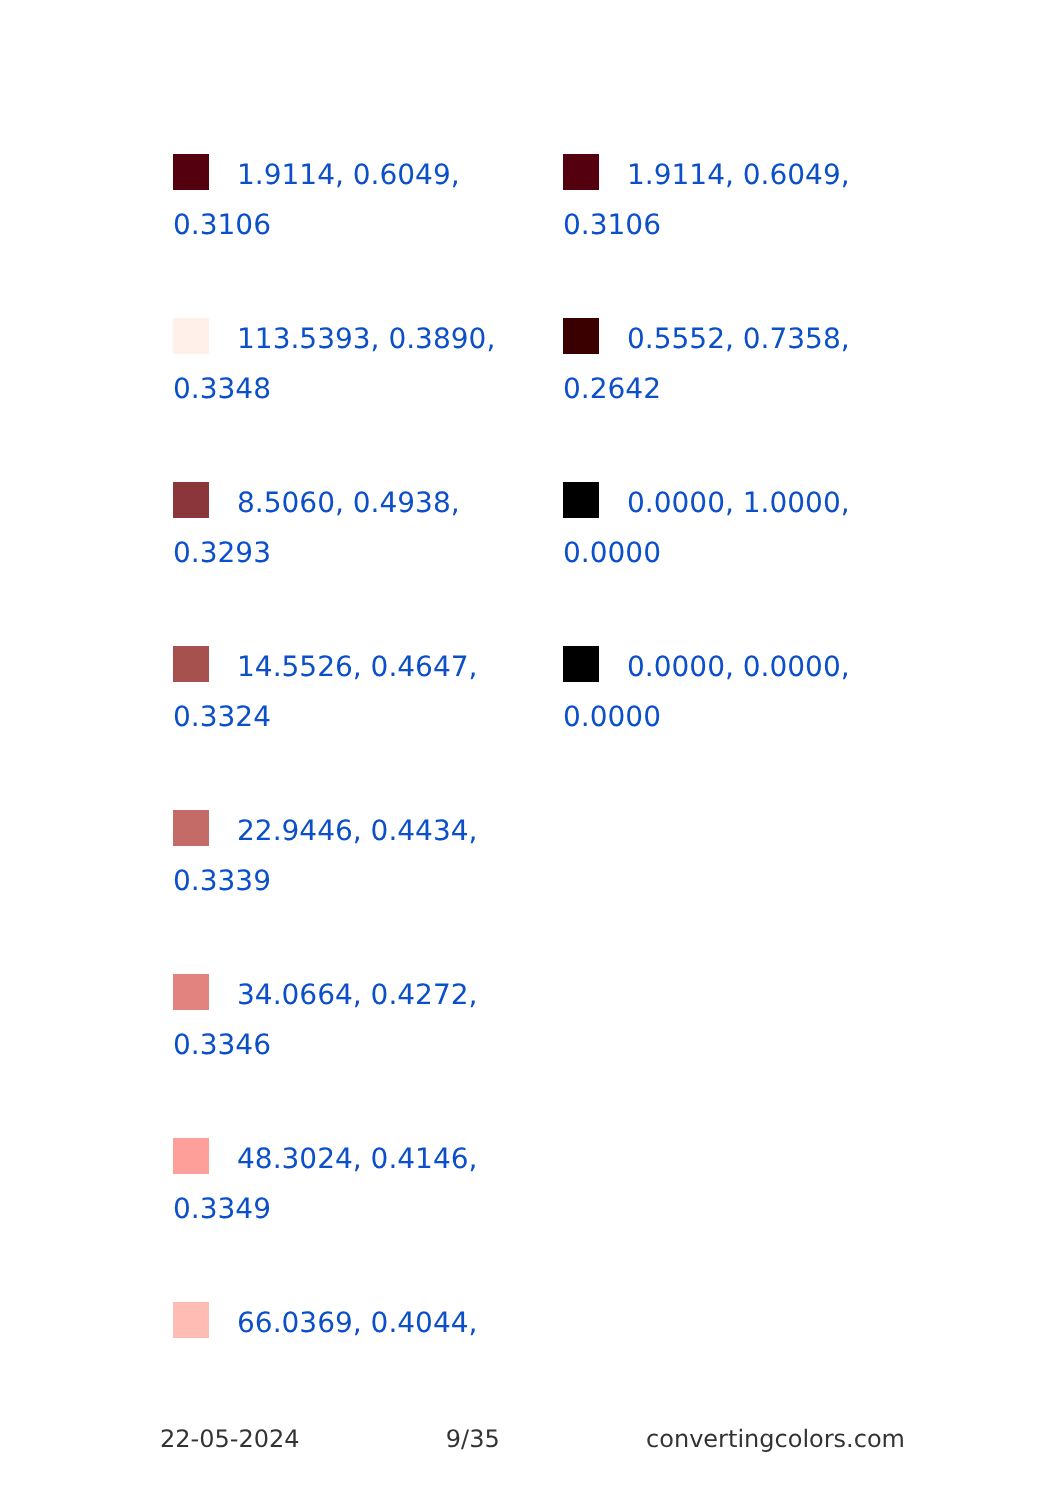1.9114, 0.6049, 0.3106
113.5393, 0.3890, 0.3348
8.5060, 0.4938, 0.3293
14.5526, 0.4647, 0.3324
22.9446, 0.4434, 0.3339
34.0664, 0.4272, 0.3346
48.3024, 0.4146, 0.3349
66.0369, 0.4044,
1.9114, 0.6049, 0.3106
0.5552, 0.7358, 0.2642
0.0000, 1.0000, 0.0000
0.0000, 0.0000, 0.0000
22-05-2024 9/35 convertingcolors.com